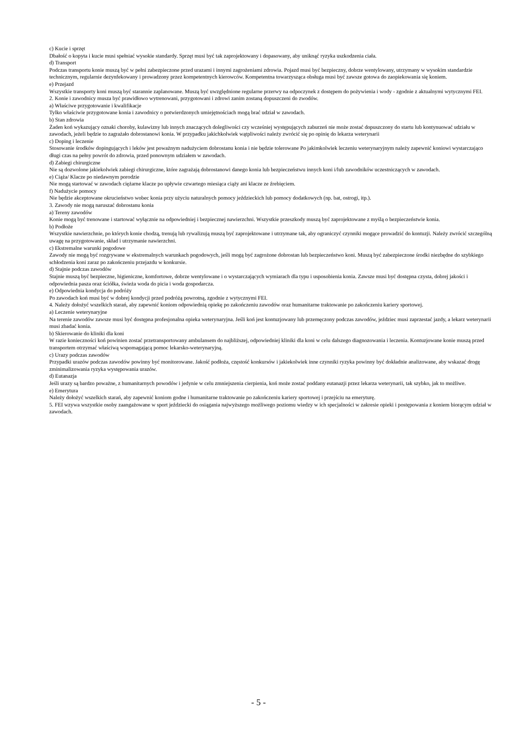c) Kucie i sprzęt
Dbałość o kopyta i kucie musi spełniać wysokie standardy. Sprzęt musi być tak zaprojektowany i dopasowany, aby uniknąć ryzyka uszkodzenia ciała.
d) Transport
Podczas transportu konie muszą być w pełni zabezpieczone przed urazami i innymi zagrożeniami zdrowia. Pojazd musi być bezpieczny, dobrze wentylowany, utrzymany w wysokim standardzie technicznym, regularnie dezynfekowany i prowadzony przez kompetentnych kierowców. Kompetentna towarzysząca obsługa musi być zawsze gotowa do zaopiekowania się koniem.
e) Przejazd
Wszystkie transporty koni muszą być starannie zaplanowane. Muszą być uwzględnione regularne przerwy na odpoczynek z dostępem do pożywienia i wody - zgodnie z aktualnymi wytycznymi FEI.
2. Konie i zawodnicy musza być prawidłowo wytrenowani, przygotowani i zdrowi zanim zostaną dopuszczeni do zwodów.
a) Właściwe przygotowanie i kwalifikacje
Tylko właściwie przygotowane konia i zawodnicy o potwierdzonych umiejętnościach mogą brać udział w zawodach.
b) Stan zdrowia
Żaden koń wykazujący oznaki choroby, kulawizny lub innych znaczących dolegliwości czy wcześniej występujących zaburzeń nie może zostać dopuszczony do startu lub kontynuować udziału w zawodach, jeżeli będzie to zagrażało dobrostanowi konia. W przypadku jakichkolwiek wątpliwości należy zwrócić się po opinię do lekarza weterynarii
c) Doping i leczenie
Stosowanie środków dopingujących i leków jest poważnym nadużyciem dobrostanu konia i nie będzie tolerowane Po jakimkolwiek leczeniu weterynaryjnym należy zapewnić koniowi wystarczająco długi czas na pełny powrót do zdrowia, przed ponownym udziałem w zawodach.
d) Zabiegi chirurgiczne
Nie są dozwolone jakiekolwiek zabiegi chirurgiczne, które zagrażają dobrostanowi danego konia lub bezpieczeństwu innych koni i/lub zawodników uczestniczących w zawodach.
e) Ciąża/ Klacze po niedawnym porodzie
Nie mogą startować w zawodach ciężarne klacze po upływie czwartego miesiąca ciąży ani klacze ze źrebięciem.
f) Nadużycie pomocy
Nie będzie akceptowane okrucieństwo wobec konia przy użyciu naturalnych pomocy jeździeckich lub pomocy dodatkowych (np. bat, ostrogi, itp.).
3. Zawody nie mogą naruszać dobrostanu konia
a) Tereny zawodów
Konie mogą być trenowane i startować wyłącznie na odpowiedniej i bezpiecznej nawierzchni. Wszystkie przeszkody muszą być zaprojektowane z myślą o bezpieczeństwie konia.
b) Podłoże
Wszystkie nawierzchnie, po których konie chodzą, trenują lub rywalizują muszą być zaprojektowane i utrzymane tak, aby ograniczyć czynniki mogące prowadzić do kontuzji. Należy zwrócić szczególną uwagę na przygotowanie, skład i utrzymanie nawierzchni.
c) Ekstremalne warunki pogodowe
Zawody nie mogą być rozgrywane w ekstremalnych warunkach pogodowych, jeśli mogą być zagrożone dobrostan lub bezpieczeństwo koni. Muszą być zabezpieczone środki niezbędne do szybkiego schłodzenia koni zaraz po zakończeniu przejazdu w konkursie.
d) Stajnie podczas zawodów
Stajnie muszą być bezpieczne, higieniczne, komfortowe, dobrze wentylowane i o wystarczających wymiarach dla typu i usposobienia konia. Zawsze musi być dostępna czysta, dobrej jakości i odpowiednia pasza oraz ściółka, świeża woda do picia i woda gospodarcza.
e) Odpowiednia kondycja do podróży
Po zawodach koń musi być w dobrej kondycji przed podróżą powrotną, zgodnie z wytycznymi FEI.
4. Należy dołożyć wszelkich starań, aby zapewnić koniom odpowiednią opiekę po zakończeniu zawodów oraz humanitarne traktowanie po zakończeniu kariery sportowej.
a) Leczenie weterynaryjne
Na terenie zawodów zawsze musi być dostępna profesjonalna opieka weterynaryjna. Jeśli koń jest kontuzjowany lub przemęczony podczas zawodów, jeździec musi zaprzestać jazdy, a lekarz weterynarii musi zbadać konia.
b) Skierowanie do kliniki dla koni
W razie konieczności koń powinien zostać przetransportowany ambulansem do najbliższej, odpowiedniej kliniki dla koni w celu dalszego diagnozowania i leczenia. Kontuzjowane konie muszą przed transportem otrzymać właściwą wspomagającą pomoc lekarsko-weterynaryjną.
c) Urazy podczas zawodów
Przypadki urazów podczas zawodów powinny być monitorowane. Jakość podłoża, częstość konkursów i jakiekolwiek inne czynniki ryzyka powinny być dokładnie analizowane, aby wskazać drogę zminimalizowania ryzyka występowania urazów.
d) Eutanazja
Jeśli urazy są bardzo poważne, z humanitarnych powodów i jedynie w celu zmniejszenia cierpienia, koń może zostać poddany eutanazji przez lekarza weterynarii, tak szybko, jak to możliwe.
e) Emerytura
Należy dołożyć wszelkich starań, aby zapewnić koniom godne i humanitarne traktowanie po zakończeniu kariery sportowej i przejściu na emeryturę.
5. FEI wzywa wszystkie osoby zaangażowane w sport jeździecki do osiągania najwyższego możliwego poziomu wiedzy w ich specjalności w zakresie opieki i postępowania z koniem biorącym udział w zawodach.
- 5 -